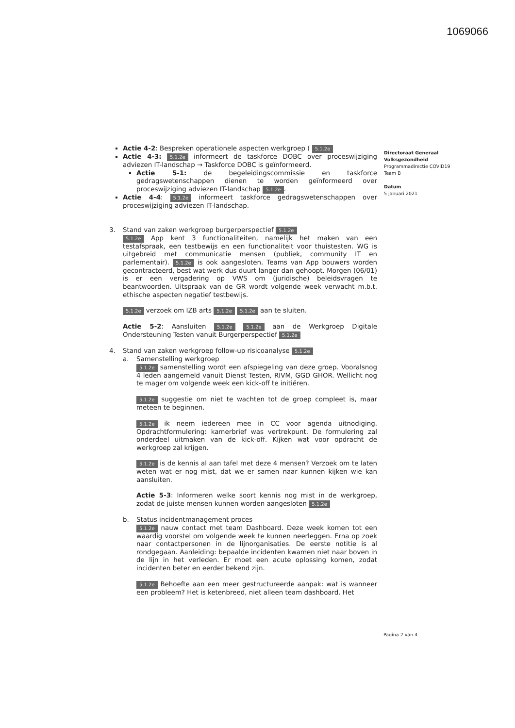1069066
Actie 4-2: Bespreken operationele aspecten werkgroep ( 5.1.2e
Actie 4-3: 5.1.2e informeert de taskforce DOBC over proceswijziging adviezen IT-landschap → Taskforce DOBC is geïnformeerd.
Actie 5-1: de begeleidingscommissie en taskforce gedragswetenschappen dienen te worden geïnformeerd over proceswijziging adviezen IT-landschap 5.1.2e.
Actie 4-4: 5.1.2e informeert taskforce gedragswetenschappen over proceswijziging adviezen IT-landschap.
3. Stand van zaken werkgroep burgerperspectief 5.1.2e
5.1.2e App kent 3 functionaliteiten, namelijk het maken van een testafspraak, een testbewijs en een functionaliteit voor thuistesten. WG is uitgebreid met communicatie mensen (publiek, community IT en parlementair). 5.1.2e is ook aangesloten. Teams van App bouwers worden gecontracteerd, best wat werk dus duurt langer dan gehoopt. Morgen (06/01) is er een vergadering op VWS om (juridische) beleidsvragen te beantwoorden. Uitspraak van de GR wordt volgende week verwacht m.b.t. ethische aspecten negatief testbewijs.
5.1.2e verzoek om IZB arts 5.1.2e 5.1.2e aan te sluiten.
Actie 5-2: Aansluiten 5.1.2e 5.1.2e aan de Werkgroep Digitale Ondersteuning Testen vanuit Burgerperspectief 5.1.2e
4. Stand van zaken werkgroep follow-up risicoanalyse 5.1.2e
a. Samenstelling werkgroep
5.1.2e samenstelling wordt een afspiegeling van deze groep. Vooralsnog 4 leden aangemeld vanuit Dienst Testen, RIVM, GGD GHOR. Wellicht nog te mager om volgende week een kick-off te initiëren.
5.1.2e suggestie om niet te wachten tot de groep compleet is, maar meteen te beginnen.
5.1.2e ik neem iedereen mee in CC voor agenda uitnodiging. Opdrachtformulering: kamerbrief was vertrekpunt. De formulering zal onderdeel uitmaken van de kick-off. Kijken wat voor opdracht de werkgroep zal krijgen.
5.1.2e is de kennis al aan tafel met deze 4 mensen? Verzoek om te laten weten wat er nog mist, dat we er samen naar kunnen kijken wie kan aansluiten.
Actie 5-3: Informeren welke soort kennis nog mist in de werkgroep, zodat de juiste mensen kunnen worden aangesloten 5.1.2e
b. Status incidentmanagement proces
5.1.2e nauw contact met team Dashboard. Deze week komen tot een waardig voorstel om volgende week te kunnen neerleggen. Erna op zoek naar contactpersonen in de lijnorganisaties. De eerste notitie is al rondgegaan. Aanleiding: bepaalde incidenten kwamen niet naar boven in de lijn in het verleden. Er moet een acute oplossing komen, zodat incidenten beter en eerder bekend zijn.
5.1.2e Behoefte aan een meer gestructureerde aanpak: wat is wanneer een probleem? Het is ketenbreed, niet alleen team dashboard. Het
Directoraat Generaal
Volksgezondheid
Programmadirectie COVID19
Team B
Datum
5 januari 2021
Pagina 2 van 4